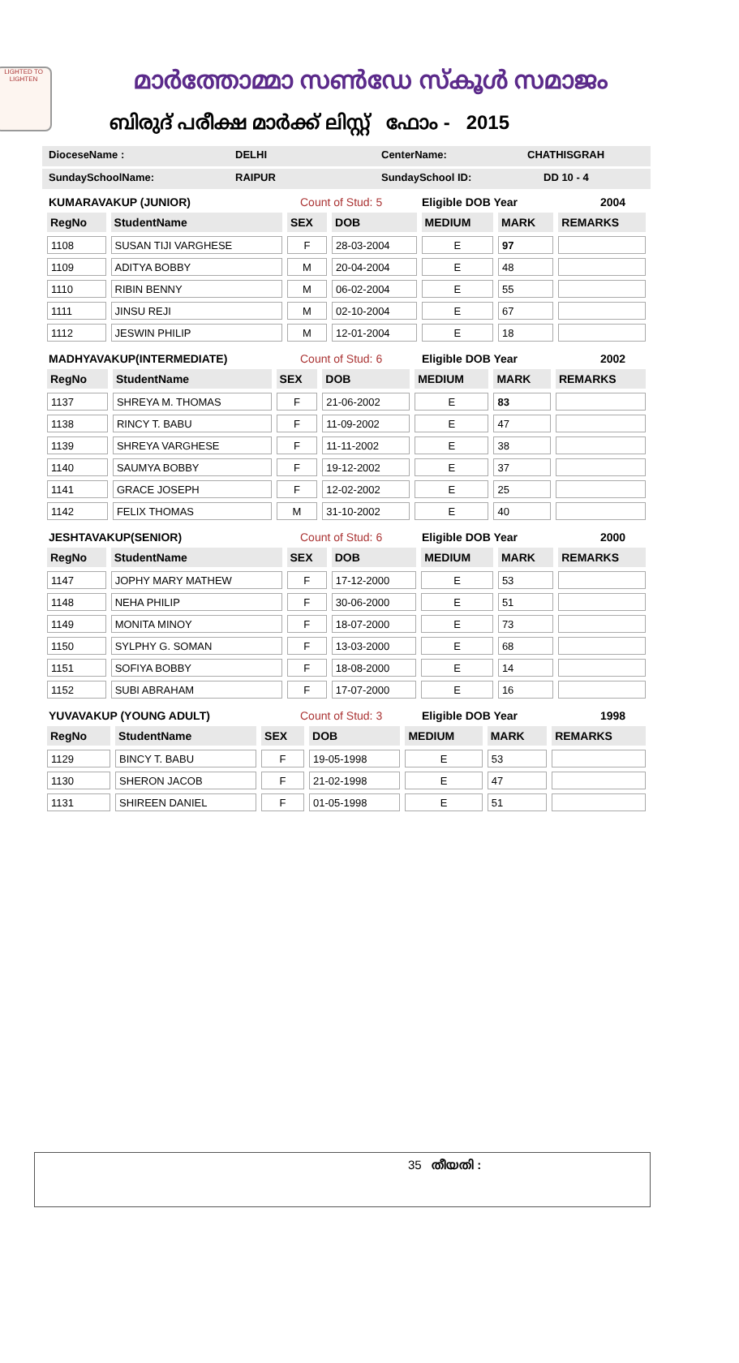LIGHTED TO LIGHTEN
മാർത്തോമ്മാ സൺഡേ സ്കൂൾ സമാജം
ബിരുദ് പരീക്ഷ മാർക്ക് ലിസ്റ്റ് ഫോം - 2015
DioceseName : DELHI CenterName: CHATHISGRAH
SundaySchoolName: RAIPUR SundaySchool ID: DD 10 - 4
KUMARAVAKUP (JUNIOR) Count of Stud: 5 Eligible DOB Year 2004
| RegNo | StudentName | SEX | DOB | MEDIUM | MARK | REMARKS |
| --- | --- | --- | --- | --- | --- | --- |
| 1108 | SUSAN TIJI VARGHESE | F | 28-03-2004 | E | 97 | |
| 1109 | ADITYA BOBBY | M | 20-04-2004 | E | 48 | |
| 1110 | RIBIN BENNY | M | 06-02-2004 | E | 55 | |
| 1111 | JINSU REJI | M | 02-10-2004 | E | 67 | |
| 1112 | JESWIN PHILIP | M | 12-01-2004 | E | 18 | |
MADHYAVAKUP(INTERMEDIATE) Count of Stud: 6 Eligible DOB Year 2002
| RegNo | StudentName | SEX | DOB | MEDIUM | MARK | REMARKS |
| --- | --- | --- | --- | --- | --- | --- |
| 1137 | SHREYA M. THOMAS | F | 21-06-2002 | E | 83 | |
| 1138 | RINCY T. BABU | F | 11-09-2002 | E | 47 | |
| 1139 | SHREYA VARGHESE | F | 11-11-2002 | E | 38 | |
| 1140 | SAUMYA BOBBY | F | 19-12-2002 | E | 37 | |
| 1141 | GRACE JOSEPH | F | 12-02-2002 | E | 25 | |
| 1142 | FELIX THOMAS | M | 31-10-2002 | E | 40 | |
JESHTAVAKUP(SENIOR) Count of Stud: 6 Eligible DOB Year 2000
| RegNo | StudentName | SEX | DOB | MEDIUM | MARK | REMARKS |
| --- | --- | --- | --- | --- | --- | --- |
| 1147 | JOPHY MARY MATHEW | F | 17-12-2000 | E | 53 | |
| 1148 | NEHA PHILIP | F | 30-06-2000 | E | 51 | |
| 1149 | MONITA MINOY | F | 18-07-2000 | E | 73 | |
| 1150 | SYLPHY G. SOMAN | F | 13-03-2000 | E | 68 | |
| 1151 | SOFIYA BOBBY | F | 18-08-2000 | E | 14 | |
| 1152 | SUBI ABRAHAM | F | 17-07-2000 | E | 16 | |
YUVAVAKUP (YOUNG ADULT) Count of Stud: 3 Eligible DOB Year 1998
| RegNo | StudentName | SEX | DOB | MEDIUM | MARK | REMARKS |
| --- | --- | --- | --- | --- | --- | --- |
| 1129 | BINCY T. BABU | F | 19-05-1998 | E | 53 | |
| 1130 | SHERON JACOB | F | 21-02-1998 | E | 47 | |
| 1131 | SHIREEN DANIEL | F | 01-05-1998 | E | 51 | |
35 തീയതി :